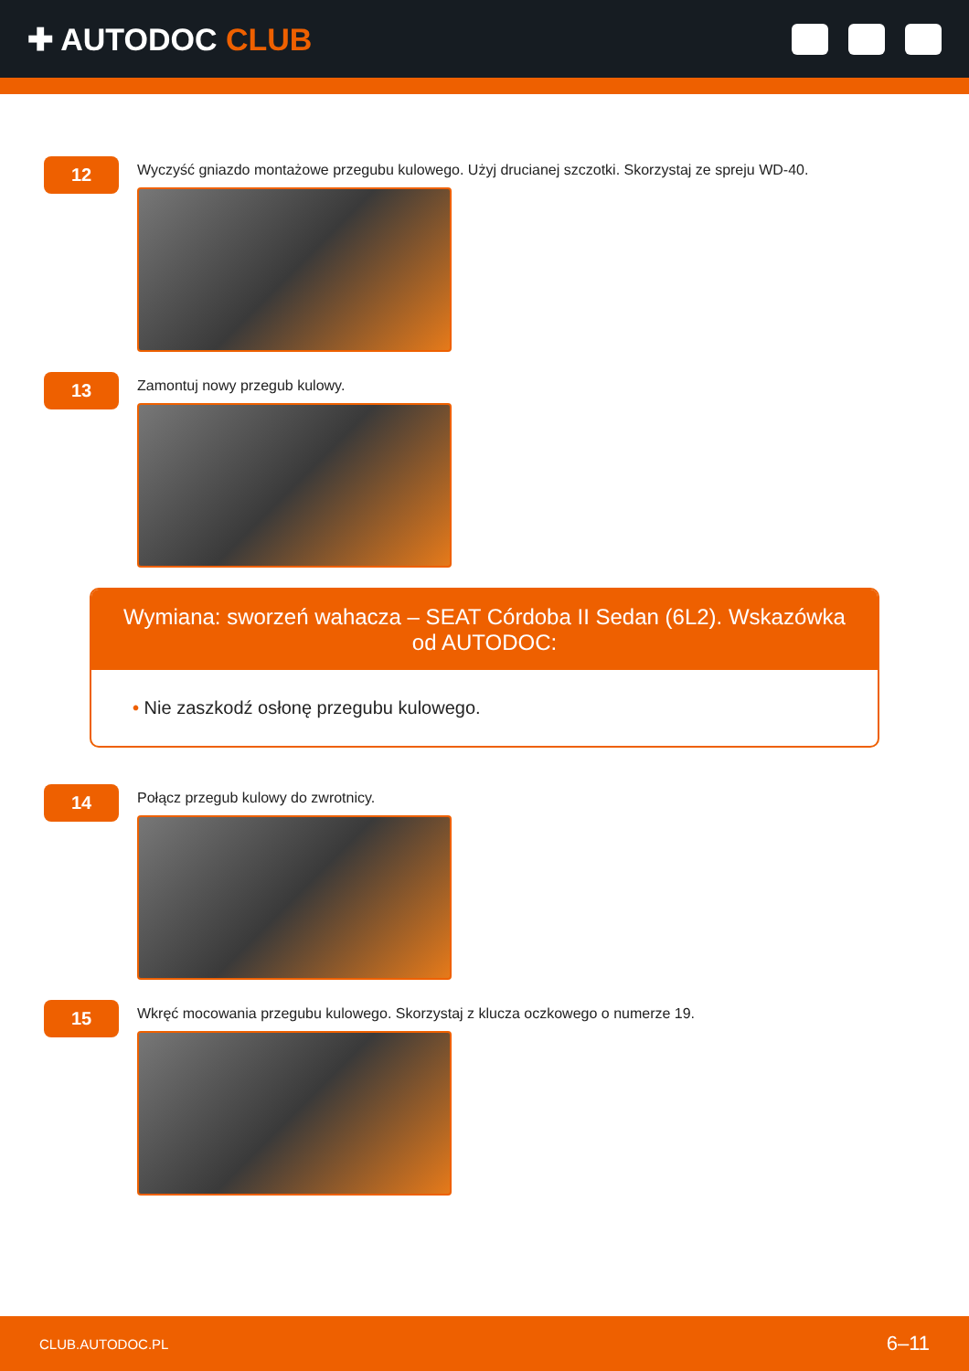✚ AUTODOC CLUB
12
Wyczyść gniazdo montażowe przegubu kulowego. Użyj drucianej szczotki. Skorzystaj ze spreju WD-40.
13
Zamontuj nowy przegub kulowy.
Wymiana: sworzeń wahacza – SEAT Córdoba II Sedan (6L2). Wskazówka od AUTODOC:
• Nie zaszkodź osłonę przegubu kulowego.
14
Połącz przegub kulowy do zwrotnicy.
15
Wkręć mocowania przegubu kulowego. Skorzystaj z klucza oczkowego o numerze 19.
CLUB.AUTODOC.PL 6–11